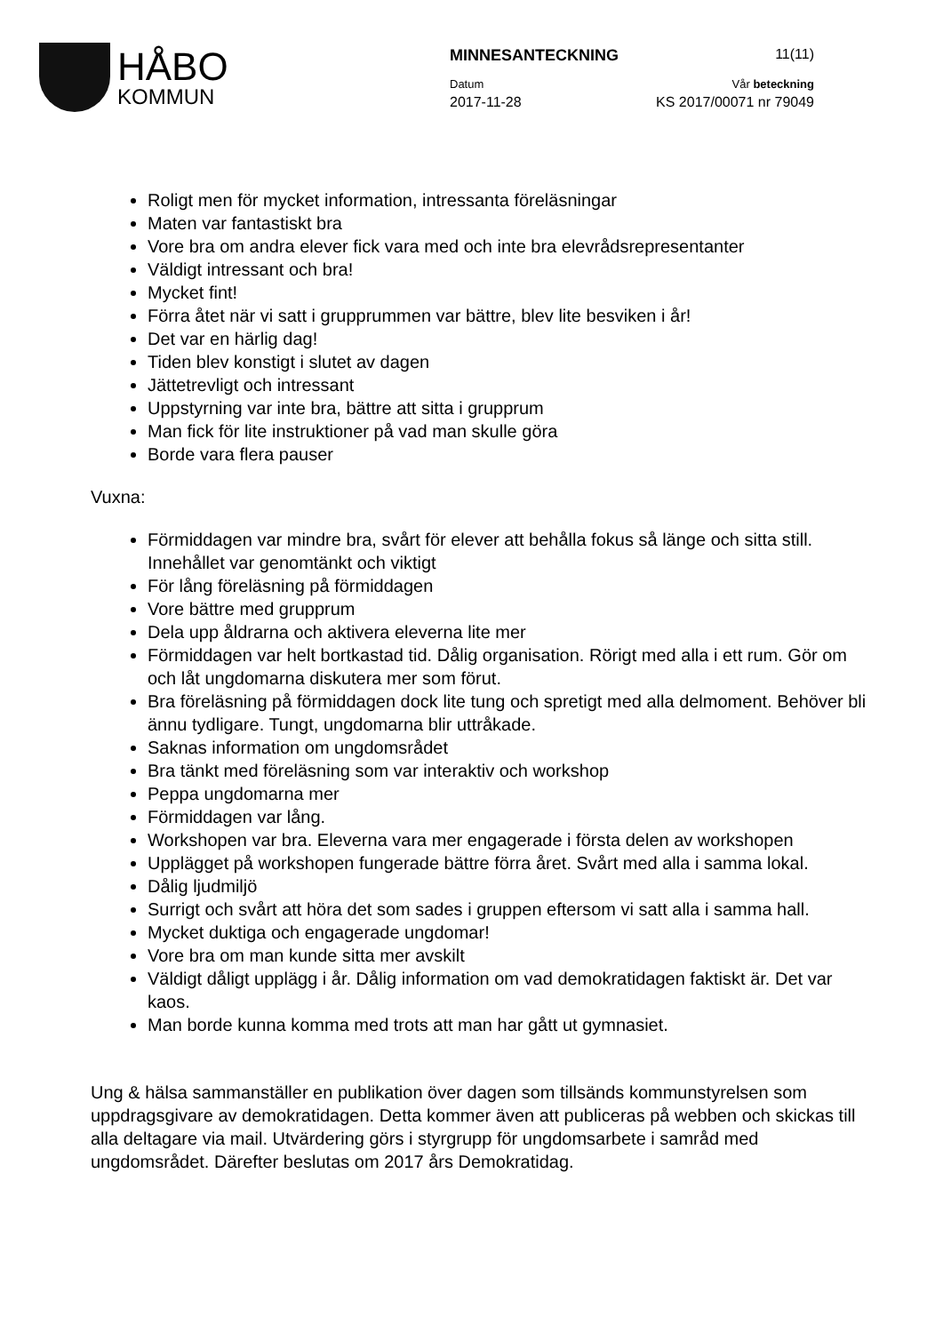HÅBO
KOMMUN
MINNESANTECKNING 11(11)
Datum Vår beteckning
2017-11-28 KS 2017/00071 nr 79049
Roligt men för mycket information, intressanta föreläsningar
Maten var fantastiskt bra
Vore bra om andra elever fick vara med och inte bra elevrådsrepresentanter
Väldigt intressant och bra!
Mycket fint!
Förra åtet när vi satt i grupprummen var bättre, blev lite besviken i år!
Det var en härlig dag!
Tiden blev konstigt i slutet av dagen
Jättetrevligt och intressant
Uppstyrning var inte bra, bättre att sitta i grupprum
Man fick för lite instruktioner på vad man skulle göra
Borde vara flera pauser
Vuxna:
Förmiddagen var mindre bra, svårt för elever att behålla fokus så länge och sitta still. Innehållet var genomtänkt och viktigt
För lång föreläsning på förmiddagen
Vore bättre med grupprum
Dela upp åldrarna och aktivera eleverna lite mer
Förmiddagen var helt bortkastad tid. Dålig organisation. Rörigt med alla i ett rum. Gör om och låt ungdomarna diskutera mer som förut.
Bra föreläsning på förmiddagen dock lite tung och spretigt med alla delmoment. Behöver bli ännu tydligare. Tungt, ungdomarna blir uttråkade.
Saknas information om ungdomsrådet
Bra tänkt med föreläsning som var interaktiv och workshop
Peppa ungdomarna mer
Förmiddagen var lång.
Workshopen var bra. Eleverna vara mer engagerade i första delen av workshopen
Upplägget på workshopen fungerade bättre förra året. Svårt med alla i samma lokal.
Dålig ljudmiljö
Surrigt och svårt att höra det som sades i gruppen eftersom vi satt alla i samma hall.
Mycket duktiga och engagerade ungdomar!
Vore bra om man kunde sitta mer avskilt
Väldigt dåligt upplägg i år. Dålig information om vad demokratidagen faktiskt är. Det var kaos.
Man borde kunna komma med trots att man har gått ut gymnasiet.
Ung & hälsa sammanställer en publikation över dagen som tillsänds kommunstyrelsen som uppdragsgivare av demokratidagen. Detta kommer även att publiceras på webben och skickas till alla deltagare via mail. Utvärdering görs i styrgrupp för ungdomsarbete i samråd med ungdomsrådet. Därefter beslutas om 2017 års Demokratidag.